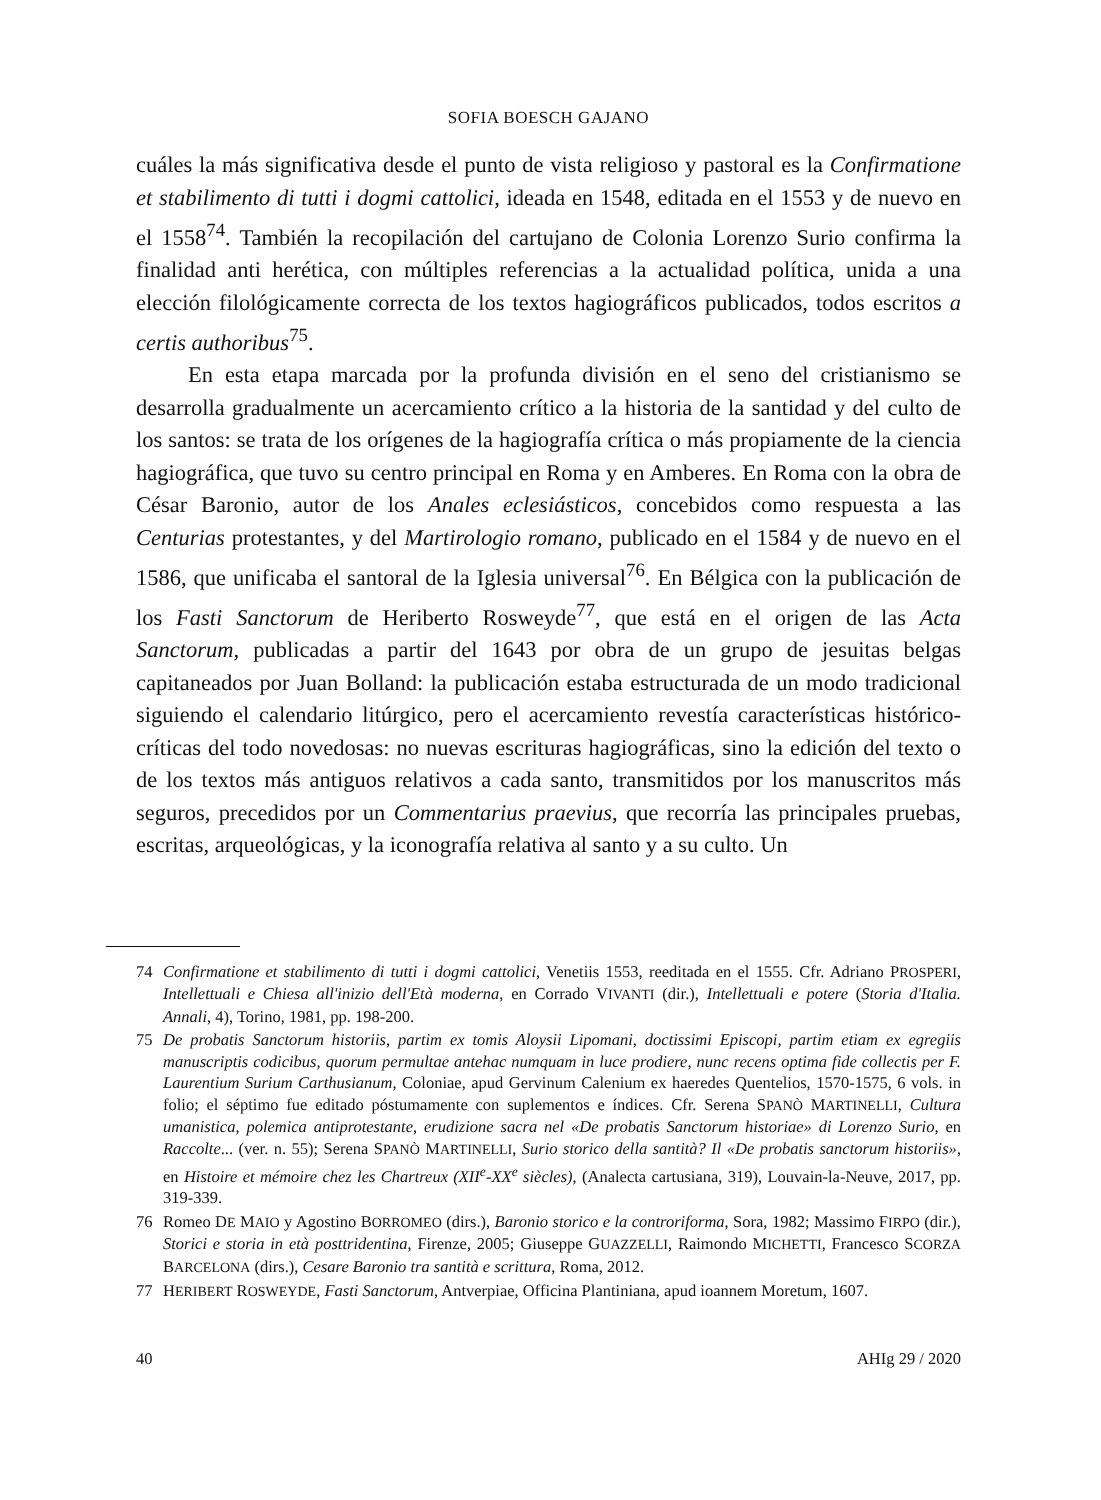SOFIA BOESCH GAJANO
cuáles la más significativa desde el punto de vista religioso y pastoral es la Confirmatione et stabilimento di tutti i dogmi cattolici, ideada en 1548, editada en el 1553 y de nuevo en el 1558<sup>74</sup>. También la recopilación del cartujano de Colonia Lorenzo Surio confirma la finalidad anti herética, con múltiples referencias a la actualidad política, unida a una elección filológicamente correcta de los textos hagiográficos publicados, todos escritos a certis authoribus<sup>75</sup>.
En esta etapa marcada por la profunda división en el seno del cristianismo se desarrolla gradualmente un acercamiento crítico a la historia de la santidad y del culto de los santos: se trata de los orígenes de la hagiografía crítica o más propiamente de la ciencia hagiográfica, que tuvo su centro principal en Roma y en Amberes. En Roma con la obra de César Baronio, autor de los Anales eclesiásticos, concebidos como respuesta a las Centurias protestantes, y del Martirologio romano, publicado en el 1584 y de nuevo en el 1586, que unificaba el santoral de la Iglesia universal<sup>76</sup>. En Bélgica con la publicación de los Fasti Sanctorum de Heriberto Rosweyde<sup>77</sup>, que está en el origen de las Acta Sanctorum, publicadas a partir del 1643 por obra de un grupo de jesuitas belgas capitaneados por Juan Bolland: la publicación estaba estructurada de un modo tradicional siguiendo el calendario litúrgico, pero el acercamiento revestía características histórico-críticas del todo novedosas: no nuevas escrituras hagiográficas, sino la edición del texto o de los textos más antiguos relativos a cada santo, transmitidos por los manuscritos más seguros, precedidos por un Commentarius praevius, que recorría las principales pruebas, escritas, arqueológicas, y la iconografía relativa al santo y a su culto. Un
74 Confirmatione et stabilimento di tutti i dogmi cattolici, Venetiis 1553, reeditada en el 1555. Cfr. Adriano PROSPERI, Intellettuali e Chiesa all'inizio dell'Età moderna, en Corrado VIVANTI (dir.), Intellettuali e potere (Storia d'Italia. Annali, 4), Torino, 1981, pp. 198-200.
75 De probatis Sanctorum historiis, partim ex tomis Aloysii Lipomani, doctissimi Episcopi, partim etiam ex egregiis manuscriptis codicibus, quorum permultae antehac numquam in luce prodiere, nunc recens optima fide collectis per F. Laurentium Surium Carthusianum, Coloniae, apud Gervinum Calenium ex haeredes Quentelios, 1570-1575, 6 vols. in folio; el séptimo fue editado póstumamente con suplementos e índices. Cfr. Serena SPANÒ MARTINELLI, Cultura umanistica, polemica antiprotestante, erudizione sacra nel «De probatis Sanctorum historiae» di Lorenzo Surio, en Raccolte... (ver. n. 55); Serena SPANÒ MARTINELLI, Surio storico della santità? Il «De probatis sanctorum historiis», en Histoire et mémoire chez les Chartreux (XII<sup>e</sup>-XX<sup>e</sup> siècles), (Analecta cartusiana, 319), Louvain-la-Neuve, 2017, pp. 319-339.
76 Romeo DE MAIO y Agostino BORROMEO (dirs.), Baronio storico e la controriforma, Sora, 1982; Massimo FIRPO (dir.), Storici e storia in età posttridentina, Firenze, 2005; Giuseppe GUAZZELLI, Raimondo MICHETTI, Francesco SCORZA BARCELONA (dirs.), Cesare Baronio tra santità e scrittura, Roma, 2012.
77 HERIBERT ROSWEYDE, Fasti Sanctorum, Antverpiae, Officina Plantiniana, apud ioannem Moretum, 1607.
40 AHIg 29 / 2020